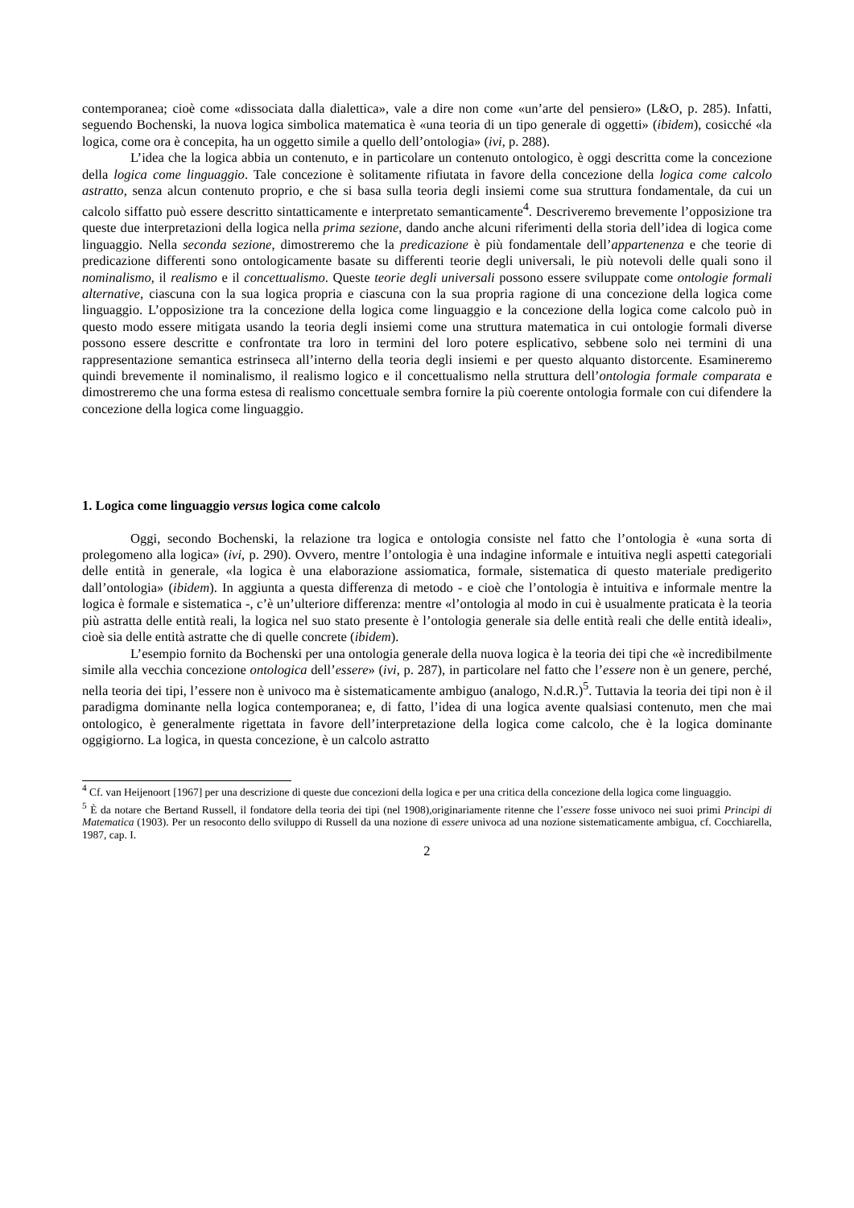contemporanea; cioè come «dissociata dalla dialettica», vale a dire non come «un’arte del pensiero» (L&O, p. 285). Infatti, seguendo Bochenski, la nuova logica simbolica matematica è «una teoria di un tipo generale di oggetti» (ibidem), cosicché «la logica, come ora è concepita, ha un oggetto simile a quello dell’ontologia» (ivi, p. 288).
L’idea che la logica abbia un contenuto, e in particolare un contenuto ontologico, è oggi descritta come la concezione della logica come linguaggio. Tale concezione è solitamente rifiutata in favore della concezione della logica come calcolo astratto, senza alcun contenuto proprio, e che si basa sulla teoria degli insiemi come sua struttura fondamentale, da cui un calcolo siffatto può essere descritto sintatticamente e interpretato semanticamente<sup>4</sup>. Descriveremo brevemente l’opposizione tra queste due interpretazioni della logica nella prima sezione, dando anche alcuni riferimenti della storia dell’idea di logica come linguaggio. Nella seconda sezione, dimostreremo che la predicazione è più fondamentale dell’appartenenza e che teorie di predicazione differenti sono ontologicamente basate su differenti teorie degli universali, le più notevoli delle quali sono il nominalismo, il realismo e il concettualismo. Queste teorie degli universali possono essere sviluppate come ontologie formali alternative, ciascuna con la sua logica propria e ciascuna con la sua propria ragione di una concezione della logica come linguaggio. L’opposizione tra la concezione della logica come linguaggio e la concezione della logica come calcolo può in questo modo essere mitigata usando la teoria degli insiemi come una struttura matematica in cui ontologie formali diverse possono essere descritte e confrontate tra loro in termini del loro potere esplicativo, sebbene solo nei termini di una rappresentazione semantica estrinseca all’interno della teoria degli insiemi e per questo alquanto distorcente. Esamineremo quindi brevemente il nominalismo, il realismo logico e il concettualismo nella struttura dell’ontologia formale comparata e dimostreremo che una forma estesa di realismo concettuale sembra fornire la più coerente ontologia formale con cui difendere la concezione della logica come linguaggio.
1. Logica come linguaggio versus logica come calcolo
Oggi, secondo Bochenski, la relazione tra logica e ontologia consiste nel fatto che l’ontologia è «una sorta di prolegomeno alla logica» (ivi, p. 290). Ovvero, mentre l’ontologia è una indagine informale e intuitiva negli aspetti categoriali delle entità in generale, «la logica è una elaborazione assiomatica, formale, sistematica di questo materiale predigerito dall’ontologia» (ibidem). In aggiunta a questa differenza di metodo - e cioè che l’ontologia è intuitiva e informale mentre la logica è formale e sistematica -, c’è un’ulteriore differenza: mentre «l’ontologia al modo in cui è usualmente praticata è la teoria più astratta delle entità reali, la logica nel suo stato presente è l’ontologia generale sia delle entità reali che delle entità ideali», cioè sia delle entità astratte che di quelle concrete (ibidem).
L’esempio fornito da Bochenski per una ontologia generale della nuova logica è la teoria dei tipi che «è incredibilmente simile alla vecchia concezione ontologica dell’essere» (ivi, p. 287), in particolare nel fatto che l’essere non è un genere, perché, nella teoria dei tipi, l’essere non è univoco ma è sistematicamente ambiguo (analogo, N.d.R.)<sup>5</sup>. Tuttavia la teoria dei tipi non è il paradigma dominante nella logica contemporanea; e, di fatto, l’idea di una logica avente qualsiasi contenuto, men che mai ontologico, è generalmente rigettata in favore dell’interpretazione della logica come calcolo, che è la logica dominante oggigiorno. La logica, in questa concezione, è un calcolo astratto
<sup>4</sup> Cf. van Heijenoort [1967] per una descrizione di queste due concezioni della logica e per una critica della concezione della logica come linguaggio.
<sup>5</sup> È da notare che Bertand Russell, il fondatore della teoria dei tipi (nel 1908),originariamente ritenne che l’essere fosse univoco nei suoi primi Principi di Matematica (1903). Per un resoconto dello sviluppo di Russell da una nozione di essere univoca ad una nozione sistematicamente ambigua, cf. Cocchiarella, 1987, cap. I.
2